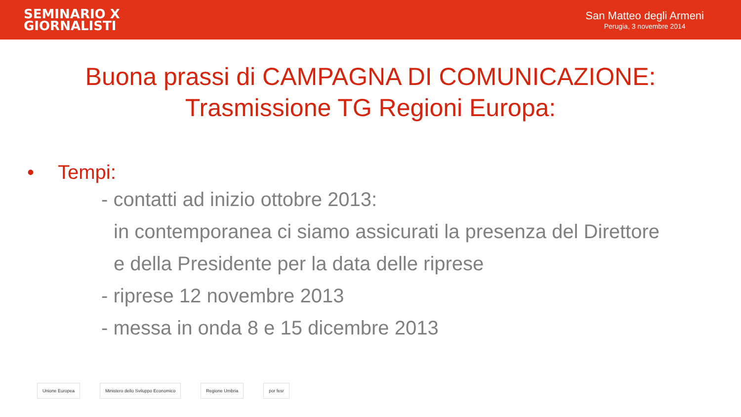SEMINARIO X
GIORNALISTI
San Matteo degli Armeni
Perugia, 3 novembre 2014
Buona prassi di CAMPAGNA DI COMUNICAZIONE:
Trasmissione TG Regioni Europa:
• Tempi:
- contatti ad inizio ottobre 2013:
in contemporanea ci siamo assicurati la presenza del Direttore
e della Presidente per la data delle riprese
- riprese 12 novembre 2013
- messa in onda 8 e 15 dicembre 2013
Unione Europea Ministero dello Sviluppo Economico
Regione Umbria por fesr